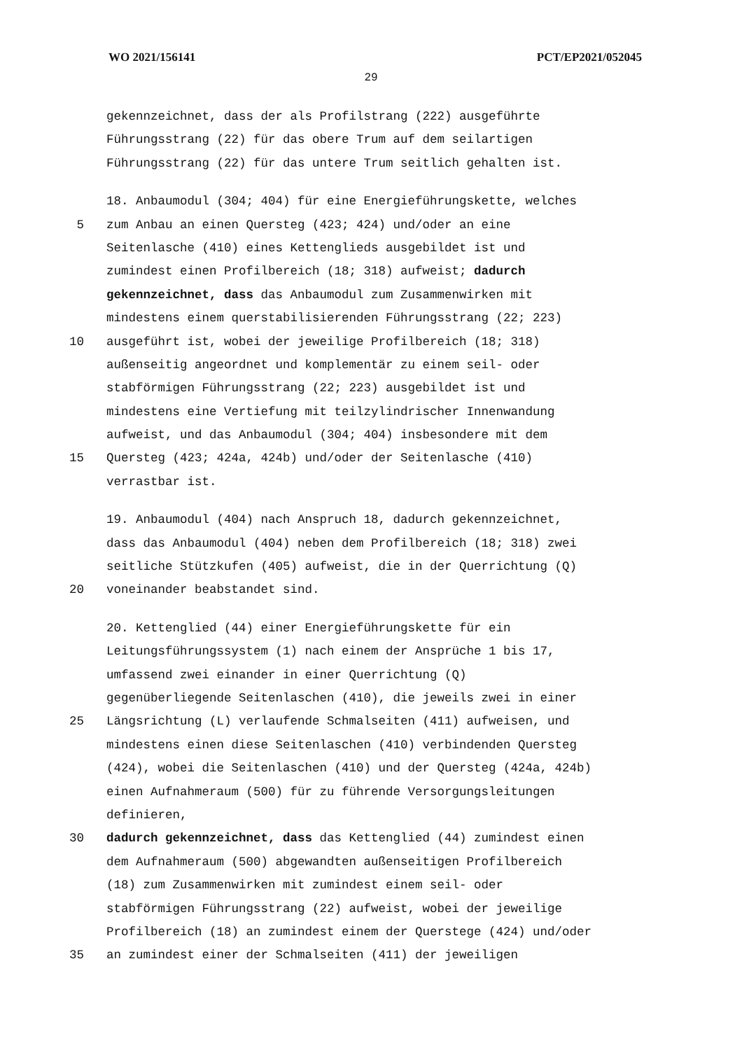WO 2021/156141 PCT/EP2021/052045
29
gekennzeichnet, dass der als Profilstrang (222) ausgeführte
Führungsstrang (22) für das obere Trum auf dem seilartigen
Führungsstrang (22) für das untere Trum seitlich gehalten ist.
18. Anbaumodul (304; 404) für eine Energieführungskette, welches
5 zum Anbau an einen Quersteg (423; 424) und/oder an eine
Seitenlasche (410) eines Kettenglieds ausgebildet ist und
zumindest einen Profilbereich (18; 318) aufweist; dadurch
gekennzeichnet, dass das Anbaumodul zum Zusammenwirken mit
mindestens einem querstabilisierenden Führungsstrang (22; 223)
10 ausgeführt ist, wobei der jeweilige Profilbereich (18; 318)
außenseitig angeordnet und komplementär zu einem seil- oder
stabförmigen Führungsstrang (22; 223) ausgebildet ist und
mindestens eine Vertiefung mit teilzylindrischer Innenwandung
aufweist, und das Anbaumodul (304; 404) insbesondere mit dem
15 Quersteg (423; 424a, 424b) und/oder der Seitenlasche (410)
verrastbar ist.
19. Anbaumodul (404) nach Anspruch 18, dadurch gekennzeichnet,
dass das Anbaumodul (404) neben dem Profilbereich (18; 318) zwei
seitliche Stützkufen (405) aufweist, die in der Querrichtung (Q)
20 voneinander beabstandet sind.
20. Kettenglied (44) einer Energieführungskette für ein
Leitungsführungssystem (1) nach einem der Ansprüche 1 bis 17,
umfassend zwei einander in einer Querrichtung (Q)
gegenüberliegende Seitenlaschen (410), die jeweils zwei in einer
25 Längsrichtung (L) verlaufende Schmalseiten (411) aufweisen, und
mindestens einen diese Seitenlaschen (410) verbindenden Quersteg
(424), wobei die Seitenlaschen (410) und der Quersteg (424a, 424b)
einen Aufnahmeraum (500) für zu führende Versorgungsleitungen
definieren,
30 dadurch gekennzeichnet, dass das Kettenglied (44) zumindest einen
dem Aufnahmeraum (500) abgewandten außenseitigen Profilbereich
(18) zum Zusammenwirken mit zumindest einem seil- oder
stabförmigen Führungsstrang (22) aufweist, wobei der jeweilige
Profilbereich (18) an zumindest einem der Querstege (424) und/oder
35 an zumindest einer der Schmalseiten (411) der jeweiligen